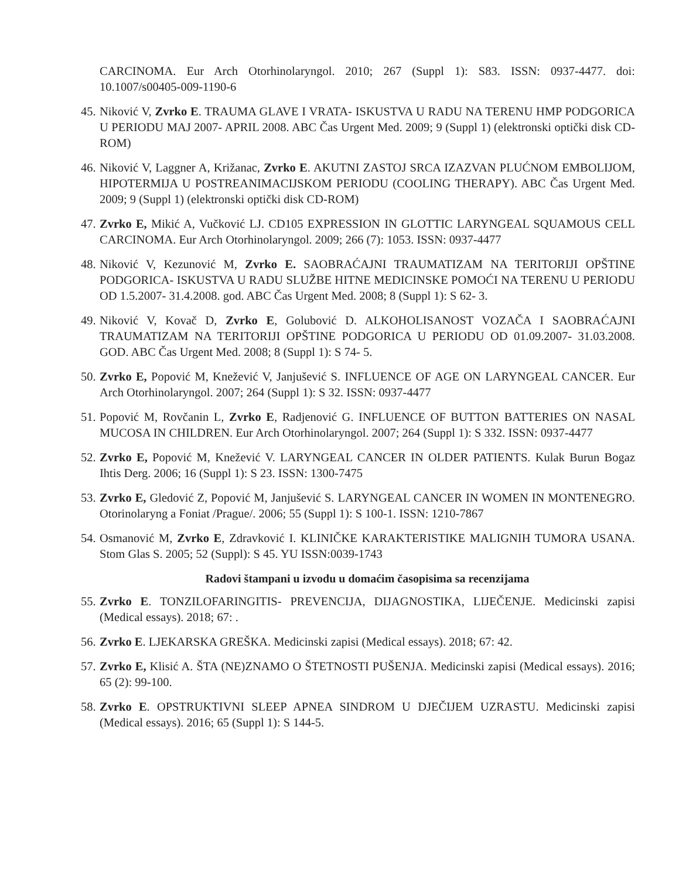CARCINOMA. Eur Arch Otorhinolaryngol. 2010; 267 (Suppl 1): S83. ISSN: 0937-4477. doi: 10.1007/s00405-009-1190-6
45.
Niković V, Zvrko E. TRAUMA GLAVE I VRATA- ISKUSTVA U RADU NA TERENU HMP PODGORICA U PERIODU MAJ 2007- APRIL 2008. ABC Čas Urgent Med. 2009; 9 (Suppl 1) (elektronski optički disk CD-ROM)
46.
Niković V, Laggner A, Križanac, Zvrko E. AKUTNI ZASTOJ SRCA IZAZVAN PLUĆNOM EMBOLIJOM, HIPOTERMIJA U POSTREANIMACIJSKOM PERIODU (COOLING THERAPY). ABC Čas Urgent Med. 2009; 9 (Suppl 1) (elektronski optički disk CD-ROM)
47.
Zvrko E, Mikić A, Vučković LJ. CD105 EXPRESSION IN GLOTTIC LARYNGEAL SQUAMOUS CELL CARCINOMA. Eur Arch Otorhinolaryngol. 2009; 266 (7): 1053. ISSN: 0937-4477
48.
Niković V, Kezunović M, Zvrko E. SAOBRAĆAJNI TRAUMATIZAM NA TERITORIJI OPŠTINE PODGORICA- ISKUSTVA U RADU SLUŽBE HITNE MEDICINSKE POMOĆI NA TERENU U PERIODU OD 1.5.2007- 31.4.2008. god. ABC Čas Urgent Med. 2008; 8 (Suppl 1): S 62- 3.
49.
Niković V, Kovač D, Zvrko E, Golubović D. ALKOHOLISANOST VOZAČA I SAOBRAĆAJNI TRAUMATIZAM NA TERITORIJI OPŠTINE PODGORICA U PERIODU OD 01.09.2007- 31.03.2008. GOD. ABC Čas Urgent Med. 2008; 8 (Suppl 1): S 74- 5.
50.
Zvrko E, Popović M, Knežević V, Janjušević S. INFLUENCE OF AGE ON LARYNGEAL CANCER. Eur Arch Otorhinolaryngol. 2007; 264 (Suppl 1): S 32. ISSN: 0937-4477
51.
Popović M, Rovčanin L, Zvrko E, Radjenović G. INFLUENCE OF BUTTON BATTERIES ON NASAL MUCOSA IN CHILDREN. Eur Arch Otorhinolaryngol. 2007; 264 (Suppl 1): S 332. ISSN: 0937-4477
52.
Zvrko E, Popović M, Knežević V. LARYNGEAL CANCER IN OLDER PATIENTS. Kulak Burun Bogaz Ihtis Derg. 2006; 16 (Suppl 1): S 23. ISSN: 1300-7475
53.
Zvrko E, Gledović Z, Popović M, Janjušević S. LARYNGEAL CANCER IN WOMEN IN MONTENEGRO. Otorinolaryng a Foniat /Prague/. 2006; 55 (Suppl 1): S 100-1. ISSN: 1210-7867
54.
Osmanović M, Zvrko E, Zdravković I. KLINIČKE KARAKTERISTIKE MALIGNIH TUMORA USANA. Stom Glas S. 2005; 52 (Suppl): S 45. YU ISSN:0039-1743
Radovi štampani u izvodu u domaćim časopisima sa recenzijama
55.
Zvrko E. TONZILOFARINGITIS- PREVENCIJA, DIJAGNOSTIKA, LIJEČENJE. Medicinski zapisi (Medical essays). 2018; 67: .
56.
Zvrko E. LJEKARSKA GREŠKA. Medicinski zapisi (Medical essays). 2018; 67: 42.
57.
Zvrko E, Klisić A. ŠTA (NE)ZNAMO O ŠTETNOSTI PUŠENJA. Medicinski zapisi (Medical essays). 2016; 65 (2): 99-100.
58.
Zvrko E. OPSTRUKTIVNI SLEEP APNEA SINDROM U DJEČIJEM UZRASTU. Medicinski zapisi (Medical essays). 2016; 65 (Suppl 1): S 144-5.